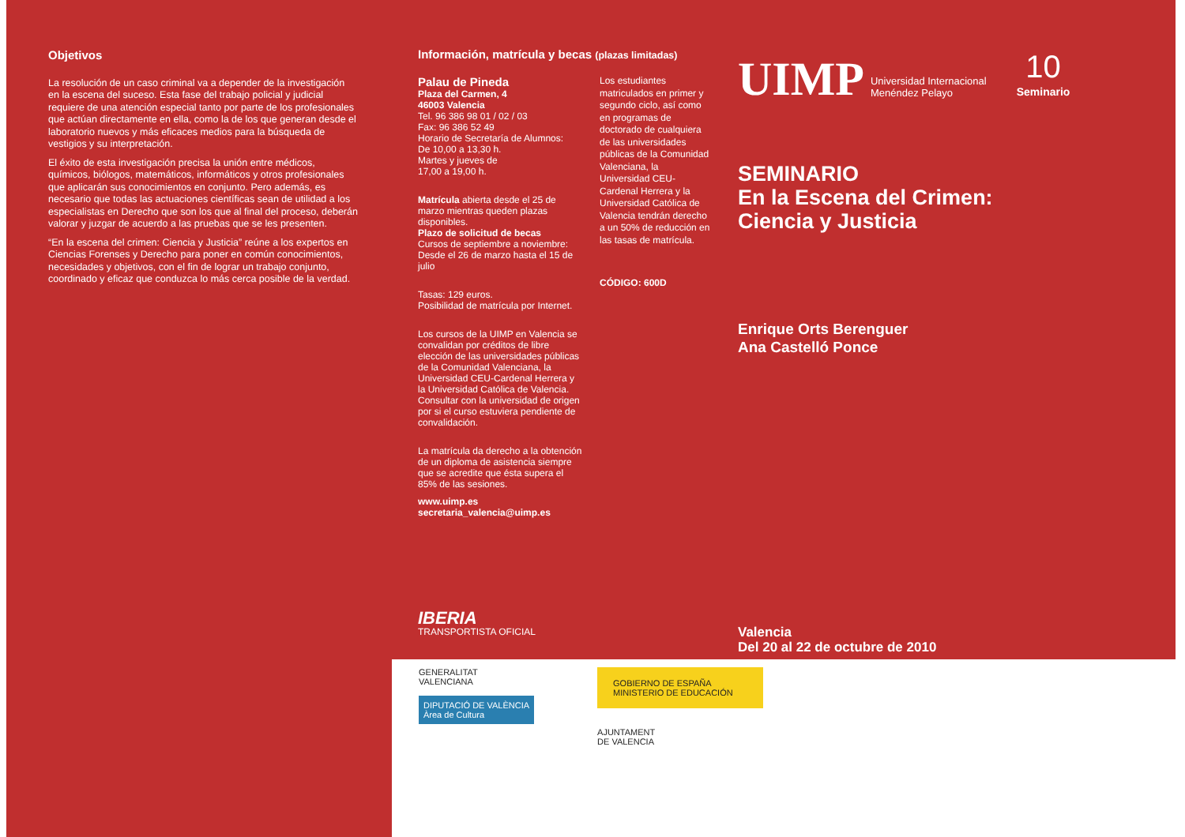Objetivos
La resolución de un caso criminal va a depender de la investigación en la escena del suceso. Esta fase del trabajo policial y judicial requiere de una atención especial tanto por parte de los profesionales que actúan directamente en ella, como la de los que generan desde el laboratorio nuevos y más eficaces medios para la búsqueda de vestigios y su interpretación.
El éxito de esta investigación precisa la unión entre médicos, químicos, biólogos, matemáticos, informáticos y otros profesionales que aplicarán sus conocimientos en conjunto. Pero además, es necesario que todas las actuaciones científicas sean de utilidad a los especialistas en Derecho que son los que al final del proceso, deberán valorar y juzgar de acuerdo a las pruebas que se les presenten.
“En la escena del crimen: Ciencia y Justicia” reúne a los expertos en Ciencias Forenses y Derecho para poner en común conocimientos, necesidades y objetivos, con el fin de lograr un trabajo conjunto, coordinado y eficaz que conduzca lo más cerca posible de la verdad.
Información, matrícula y becas (plazas limitadas)
Palau de Pineda
Plaza del Carmen, 4
46003 Valencia
Tel. 96 386 98 01 / 02 / 03
Fax: 96 386 52 49
Horario de Secretaría de Alumnos:
De 10,00 a 13,30 h.
Martes y jueves de
17,00 a 19,00 h.
Matrícula abierta desde el 25 de marzo mientras queden plazas disponibles.
Plazo de solicitud de becas
Cursos de septiembre a noviembre: Desde el 26 de marzo hasta el 15 de julio
Tasas: 129 euros.
Posibilidad de matrícula por Internet.
Los cursos de la UIMP en Valencia se convalidan por créditos de libre elección de las universidades públicas de la Comunidad Valenciana, la Universidad CEU-Cardenal Herrera y la Universidad Católica de Valencia. Consultar con la universidad de origen por si el curso estuviera pendiente de convalidación.
La matrícula da derecho a la obtención de un diploma de asistencia siempre que se acredite que ésta supera el 85% de las sesiones.
www.uimp.es
secretaria_valencia@uimp.es
IBERIA
TRANSPORTISTA OFICIAL
Los estudiantes matriculados en primer y segundo ciclo, así como en programas de doctorado de cualquiera de las universidades públicas de la Comunidad Valenciana, la Universidad CEU-Cardenal Herrera y la Universidad Católica de Valencia tendrán derecho a un 50% de reducción en las tasas de matrícula.
CÓDIGO: 600D
UIMP Universidad Internacional
Menéndez Pelayo 10
Seminario
SEMINARIO
En la Escena del Crimen:
Ciencia y Justicia
Enrique Orts Berenguer
Ana Castelló Ponce
Valencia
Del 20 al 22 de octubre de 2010
GENERALITAT
VALENCIANA
DIPUTACIÓ DE VALÈNCIA
Àrea de Cultura
GOBIERNO DE ESPAÑA MINISTERIO DE EDUCACIÓN
AJUNTAMENT
DE VALENCIA